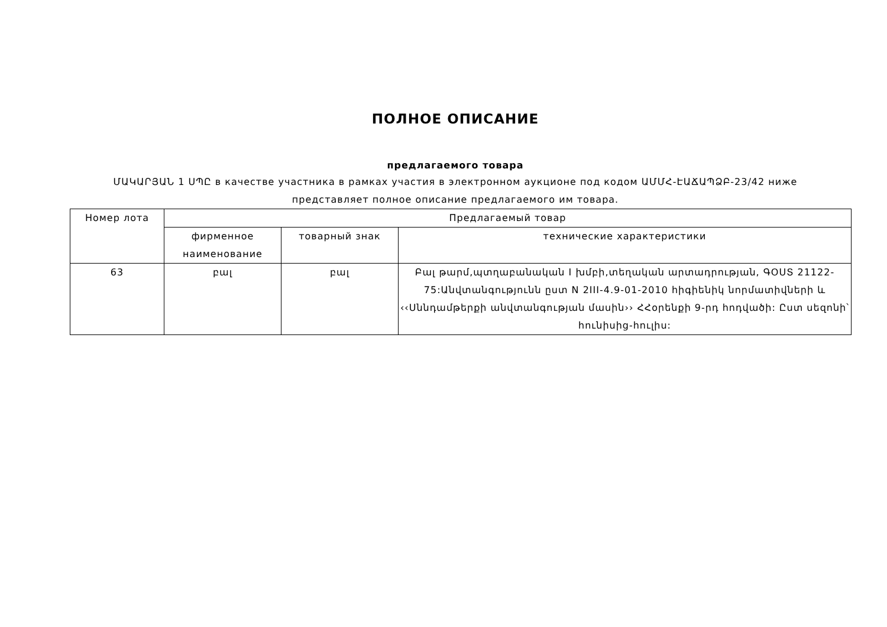ПОЛНОЕ ОПИСАНИЕ
предлагаемого товара
ՄԱԿԱՐՅԱՆ 1 ՍՊԸ в качестве участника в рамках участия в электронном аукционе под кодом ԱՄՄՀ-ԷԱՃԱՊՁԲ-23/42 ниже представляет полное описание предлагаемого им товара.
| Номер лота | Предлагаемый товар | | |
| --- | --- | --- | --- |
| | фирменное наименование | товарный знак | технические характеристики |
| 63 | բալ | բալ | Բալ թարմ,պտղաբանական I խմբի,տեղական արտադրության, ԳՕՍՏ 21122-75:Անվտանգությունն ըստ N 2III-4.9-01-2010 հիգիենիկ նորմատիվների և ‹‹Սննդամթերքի անվտանգության մասին›› ՀՀօրենքի 9-րդ հոդվածի: Ըստ սեզոնի՝ հունիսից-հուլիս: |